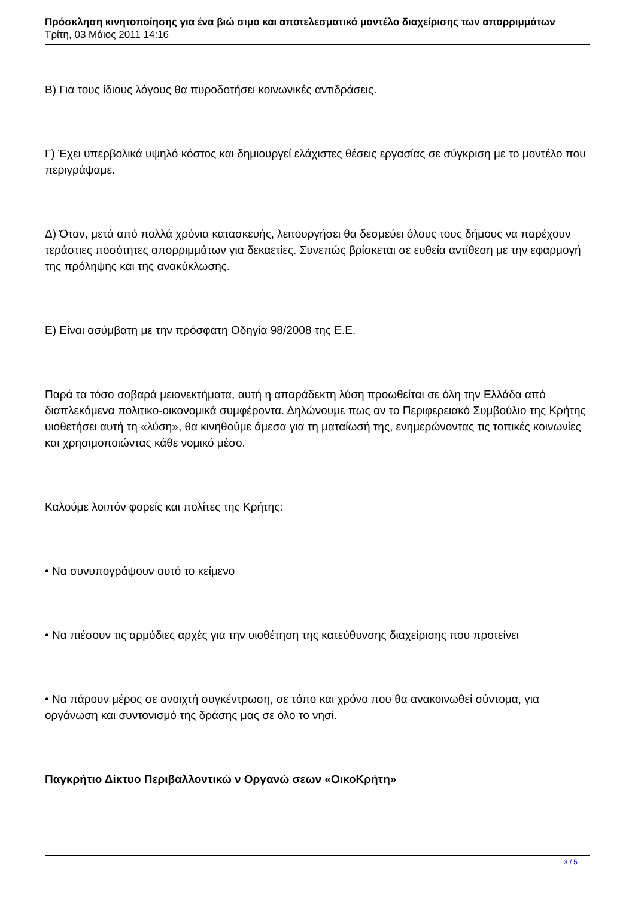Πρόσκληση κινητοποίησης για ένα βιώ σιμο και αποτελεσματικό μοντέλο διαχείρισης των απορριμμάτων
Τρίτη, 03 Μάιος 2011 14:16
Β) Για τους ίδιους λόγους θα πυροδοτήσει κοινωνικές αντιδράσεις.
Γ) Έχει υπερβολικά υψηλό κόστος και δημιουργεί ελάχιστες θέσεις εργασίας σε σύγκριση με το μοντέλο που περιγράψαμε.
Δ) Όταν, μετά από πολλά χρόνια κατασκευής, λειτουργήσει θα δεσμεύει όλους τους δήμους να παρέχουν τεράστιες ποσότητες απορριμμάτων για δεκαετίες. Συνεπώς βρίσκεται σε ευθεία αντίθεση με την εφαρμογή της πρόληψης και της ανακύκλωσης.
Ε) Είναι ασύμβατη με την πρόσφατη Οδηγία 98/2008 της Ε.Ε.
Παρά τα τόσο σοβαρά μειονεκτήματα, αυτή η απαράδεκτη λύση προωθείται σε όλη την Ελλάδα από διαπλεκόμενα πολιτικο-οικονομικά συμφέροντα. Δηλώνουμε πως αν το Περιφερειακό Συμβούλιο της Κρήτης υιοθετήσει αυτή τη «λύση», θα κινηθούμε άμεσα για τη ματαίωσή της, ενημερώνοντας τις τοπικές κοινωνίες και χρησιμοποιώντας κάθε νομικό μέσο.
Καλούμε λοιπόν φορείς και πολίτες της Κρήτης:
• Να συνυπογράψουν αυτό το κείμενο
• Να πιέσουν τις αρμόδιες αρχές για την υιοθέτηση της κατεύθυνσης διαχείρισης που προτείνει
• Να πάρουν μέρος σε ανοιχτή συγκέντρωση, σε τόπο και χρόνο που θα ανακοινωθεί σύντομα, για οργάνωση και συντονισμό της δράσης μας σε όλο το νησί.
Παγκρήτιο Δίκτυο Περιβαλλοντικώ ν Οργανώ σεων «ΟικοΚρήτη»
3 / 5